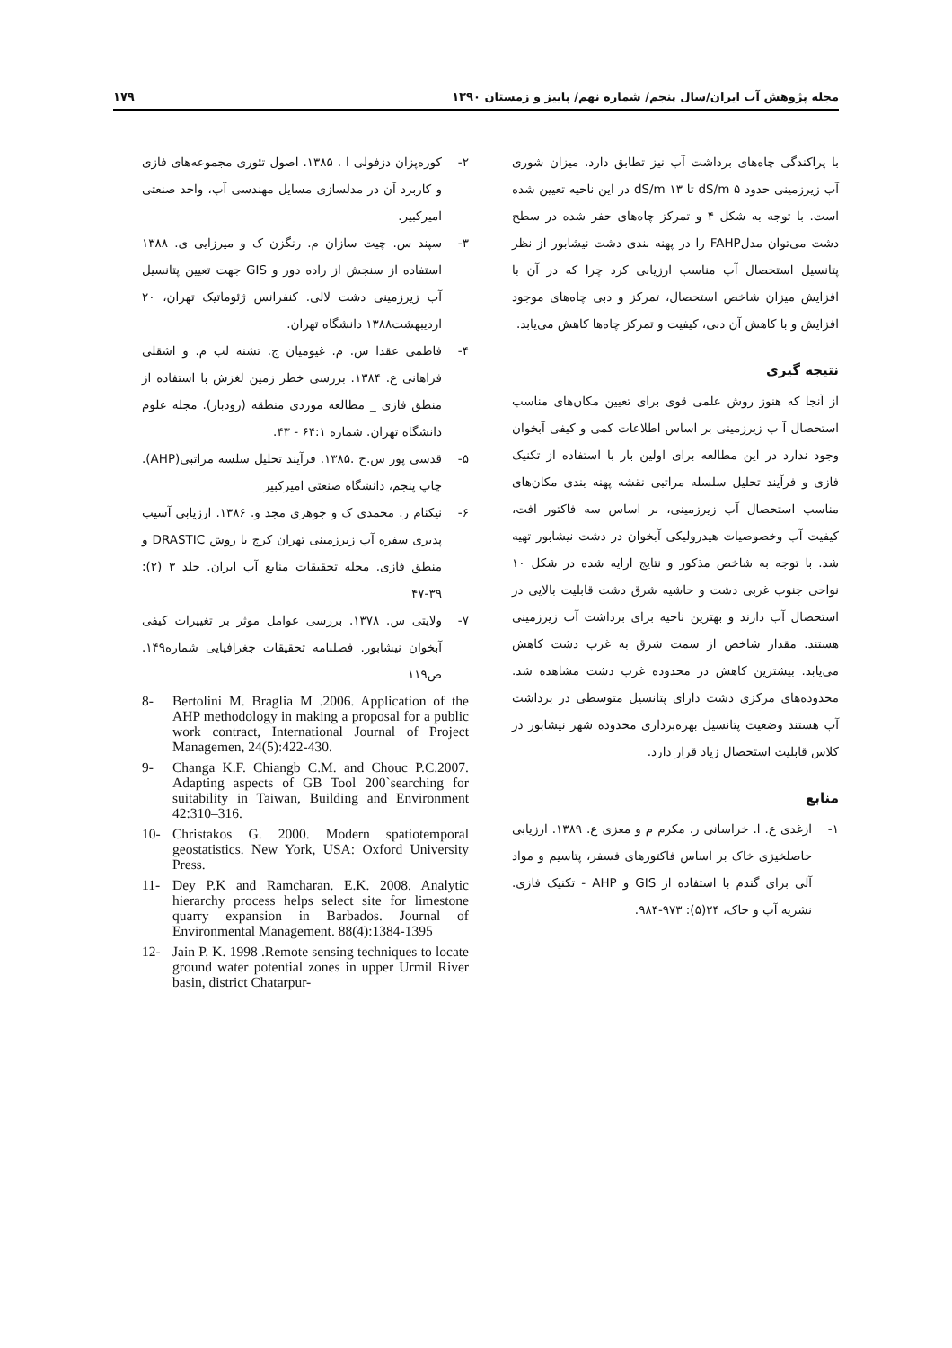مجله پژوهش آب ایران/سال پنجم/ شماره نهم/ پاییز و زمستان ۱۳۹۰ ۱۷۹
با پراکندگی چاه‌های برداشت آب نیز تطابق دارد. میزان شوری آب زیرزمینی حدود dS/m ۵ تا dS/m ۱۳ در این ناحیه تعیین شده است. با توجه به شکل ۴ و تمرکز چاه‌های حفر شده در سطح دشت می‌توان مدلFAHP را در پهنه بندی دشت نیشابور از نظر پتانسیل استحصال آب مناسب ارزیابی کرد چرا که در آن با افزایش میزان شاخص استحصال، تمرکز و دبی چاه‌های موجود افزایش و با کاهش آن دبی، کیفیت و تمرکز چاه‌ها کاهش می‌یابد.
نتیجه گیری
از آنجا که هنوز روش علمی قوی برای تعیین مکان‌های مناسب استحصال آ ب زیرزمینی بر اساس اطلاعات کمی و کیفی آبخوان وجود ندارد در این مطالعه برای اولین بار با استفاده از تکنیک فازی و فرآیند تحلیل سلسله مراتبی نقشه پهنه بندی مکان‌های مناسب استحصال آب زیرزمینی، بر اساس سه فاکتور افت، کیفیت آب وخصوصیات هیدرولیکی آبخوان در دشت نیشابور تهیه شد. با توجه به شاخص مذکور و نتایج ارایه شده در شکل ۱۰ نواحی جنوب غربی دشت و حاشیه شرق دشت قابلیت بالایی در استحصال آب دارند و بهترین ناحیه برای برداشت آب زیرزمینی هستند. مقدار شاخص از سمت شرق به غرب دشت کاهش می‌یابد. بیشترین کاهش در محدوده غرب دشت مشاهده شد. محدوده‌های مرکزی دشت دارای پتانسیل متوسطی در برداشت آب هستند وضعیت پتانسیل بهره‌برداری محدوده شهر نیشابور در کلاس قابلیت استحصال زیاد قرار دارد.
منابع
۱- ازغدی ع. ا. خراسانی ر. مکرم م و معزی ع. ۱۳۸۹. ارزیابی حاصلخیزی خاک بر اساس فاکتورهای فسفر، پتاسیم و مواد آلی برای گندم با استفاده از GIS و AHP - تکنیک فازی. نشریه آب و خاک، ۲۴(۵): ۹۷۳-۹۸۴.
۲- کوره‌پزان دزفولی ا . ۱۳۸۵. اصول تئوری مجموعه‌های فازی و کاربرد آن در مدلسازی مسایل مهندسی آب، واحد صنعتی امیرکبیر.
۳- سپند س. چیت سازان م. رنگزن ک و میرزایی ی. ۱۳۸۸ استفاده از سنجش از راده دور و GIS جهت تعیین پتانسیل آب زیرزمینی دشت لالی. کنفرانس ژئوماتیک تهران، ۲۰ اردیبهشت۱۳۸۸ دانشگاه تهران.
۴- فاطمی عقدا س. م. غیومیان ج. تشنه لب م. و اشقلی فراهانی ع. ۱۳۸۴. بررسی خطر زمین لغزش با استفاده از منطق فازی _ مطالعه موردی منطقه (رودبار). مجله علوم دانشگاه تهران. شماره ۶۴:۱ - ۴۳.
۵- قدسی پور س.ح .۱۳۸۵. فرآیند تحلیل سلسه مراتبی(AHP). چاپ پنجم، دانشگاه صنعتی امیرکبیر
۶- نیکنام ر. محمدی ک و جوهری مجد و. ۱۳۸۶. ارزیابی آسیب پذیری سفره آب زیرزمینی تهران کرج با روش DRASTIC و منطق فازی. مجله تحقیقات منابع آب ایران. جلد ۳ (۲): ۳۹-۴۷
۷- ولایتی س. ۱۳۷۸. بررسی عوامل موثر بر تغییرات کیفی آبخوان نیشابور. فصلنامه تحقیقات جغرافیایی شماره۱۴۹. ص۱۱۹
8- Bertolini M. Braglia M .2006. Application of the AHP methodology in making a proposal for a public work contract, International Journal of Project Managemen, 24(5):422-430.
9- Changa K.F. Chiangb C.M. and Chouc P.C.2007. Adapting aspects of GB Tool 200`searching for suitability in Taiwan, Building and Environment 42:310–316.
10- Christakos G. 2000. Modern spatiotemporal geostatistics. New York, USA: Oxford University Press.
11- Dey P.K and Ramcharan. E.K. 2008. Analytic hierarchy process helps select site for limestone quarry expansion in Barbados. Journal of Environmental Management. 88(4):1384-1395
12- Jain P. K. 1998 .Remote sensing techniques to locate ground water potential zones in upper Urmil River basin, district Chatarpur-